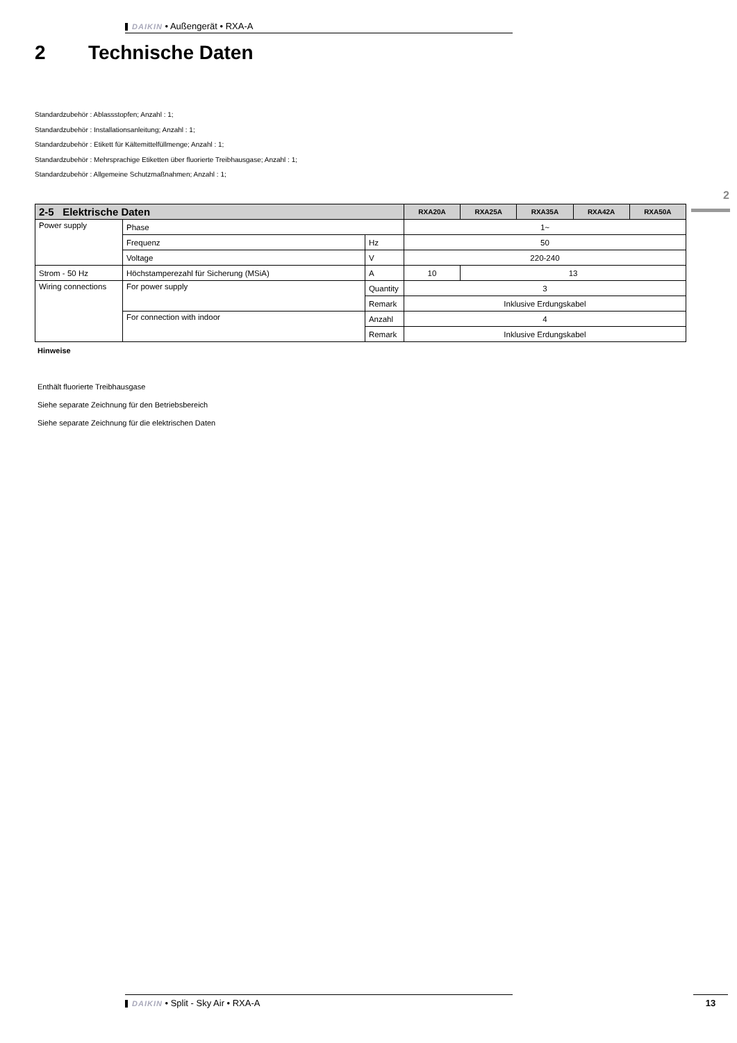DAIKIN • Außengerät • RXA-A
2 Technische Daten
Standardzubehör : Ablassstopfen; Anzahl : 1;
Standardzubehör : Installationsanleitung; Anzahl : 1;
Standardzubehör : Etikett für Kältemittelfüllmenge; Anzahl : 1;
Standardzubehör : Mehrsprachige Etiketten über fluorierte Treibhausgase; Anzahl : 1;
Standardzubehör : Allgemeine Schutzmaßnahmen; Anzahl : 1;
2
| 2-5 Elektrische Daten | | | RXA20A | RXA25A | RXA35A | RXA42A | RXA50A |
| --- | --- | --- | --- | --- | --- | --- | --- |
| Power supply | Phase | | 1~ | | | | |
| | Frequenz | Hz | 50 | | | | |
| | Voltage | V | 220-240 | | | | |
| Strom - 50 Hz | Höchstamperezahl für Sicherung (MSiA) | A | 10 | 13 | | | |
| Wiring connections | For power supply | Quantity | 3 | | | | |
| | | Remark | Inklusive Erdungskabel | | | | |
| | For connection with indoor | Anzahl | 4 | | | | |
| | | Remark | Inklusive Erdungskabel | | | | |
Hinweise
Enthält fluorierte Treibhausgase
Siehe separate Zeichnung für den Betriebsbereich
Siehe separate Zeichnung für die elektrischen Daten
DAIKIN • Split - Sky Air • RXA-A 13